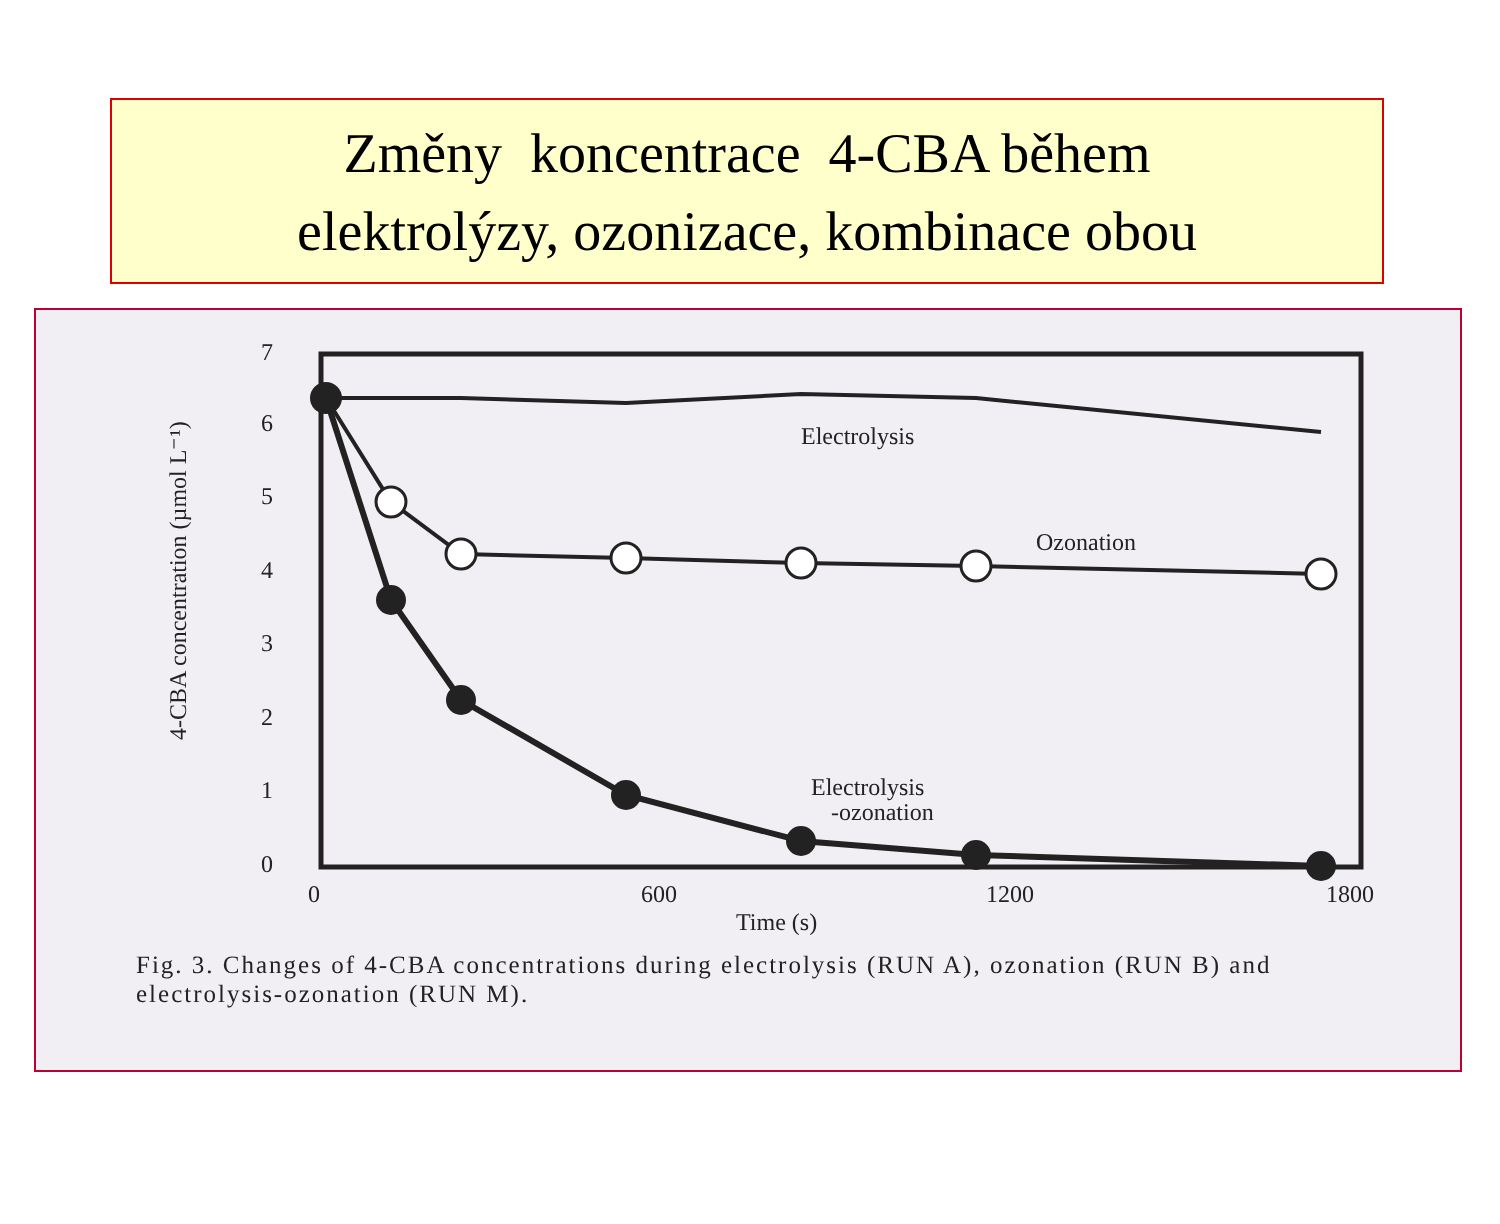Změny koncentrace 4-CBA během
elektrolýzy, ozonizace, kombinace obou
0
1
2
3
4
5
6
7
0
600
1200
1800
Time (s)
Electrolysis
Ozonation
Electrolysis
-ozonation
4-CBA concentration (µmol L⁻¹)
Fig. 3. Changes of 4-CBA concentrations during electrolysis (RUN A), ozonation (RUN B) and electrolysis-ozonation (RUN M).